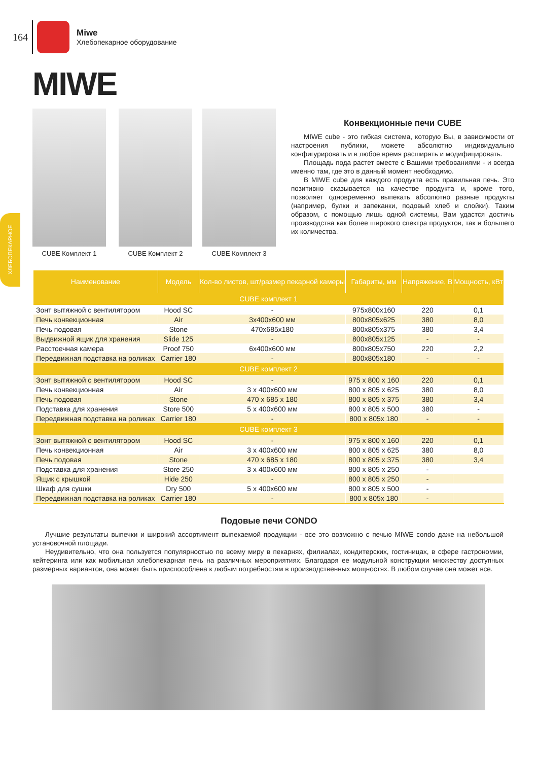164
Miwe
Хлебопекарное оборудование
MIWE
ХЛЕБОПЕКАРНОЕ
CUBE Комплект 1 CUBE Комплект 2 CUBE Комплект 3
Конвекционные печи CUBE
MIWE cube - это гибкая система, которую Вы, в зависимости от настроения публики, можете абсолютно индивидуально конфигурировать и в любое время расширять и модифицировать.
Площадь пода растет вместе с Вашими требованиями - и всегда именно там, где это в данный момент необходимо.
В MIWE cube для каждого продукта есть правильная печь. Это позитивно сказывается на качестве продукта и, кроме того, позволяет одновременно выпекать абсолютно разные продукты (например, булки и запеканки, подовый хлеб и слойки). Таким образом, с помощью лишь одной системы, Вам удастся достичь производства как более широкого спектра продуктов, так и большего их количества.
| Наименование | Модель | Кол-во листов, шт/размер пекарной камеры | Габариты, мм | Напряжение, В | Мощность, кВт |
| --- | --- | --- | --- | --- | --- |
| CUBE комплект 1 | | | | | |
| Зонт вытяжной с вентилятором | Hood SC | - | 975x800x160 | 220 | 0,1 |
| Печь конвекционная | Air | 3x400x600 мм | 800x805x625 | 380 | 8,0 |
| Печь подовая | Stone | 470x685x180 | 800x805x375 | 380 | 3,4 |
| Выдвижной ящик для хранения | Slide 125 | - | 800x805x125 | - | - |
| Расстоечная камера | Proof 750 | 6x400x600 мм | 800x805x750 | 220 | 2,2 |
| Передвижная подставка на роликах | Carrier 180 | - | 800x805x180 | - | - |
| CUBE комплект 2 | | | | | |
| Зонт вытяжной с вентилятором | Hood SC | - | 975 x 800 x 160 | 220 | 0,1 |
| Печь конвекционная | Air | 3 x 400x600 мм | 800 x 805 x 625 | 380 | 8,0 |
| Печь подовая | Stone | 470 x 685 x 180 | 800 x 805 x 375 | 380 | 3,4 |
| Подставка для хранения | Store 500 | 5 x 400x600 мм | 800 x 805 x 500 | 380 | - |
| Передвижная подставка на роликах | Carrier 180 | - | 800 x 805x 180 | - | - |
| CUBE комплект 3 | | | | | |
| Зонт вытяжной с вентилятором | Hood SC | - | 975 x 800 x 160 | 220 | 0,1 |
| Печь конвекционная | Air | 3 x 400x600 мм | 800 x 805 x 625 | 380 | 8,0 |
| Печь подовая | Stone | 470 x 685 x 180 | 800 x 805 x 375 | 380 | 3,4 |
| Подставка для хранения | Store 250 | 3 x 400x600 мм | 800 x 805 x 250 | - | |
| Ящик с крышкой | Hide 250 | - | 800 x 805 x 250 | - | |
| Шкаф для сушки | Dry 500 | 5 x 400x600 мм | 800 x 805 x 500 | - | |
| Передвижная подставка на роликах | Carrier 180 | - | 800 x 805x 180 | - | |
Подовые печи CONDO
Лучшие результаты выпечки и широкий ассортимент выпекаемой продукции - все это возможно с печью MIWE condo даже на небольшой установочной площади.
Неудивительно, что она пользуется популярностью по всему миру в пекарнях, филиалах, кондитерских, гостиницах, в сфере гастрономии, кейтеринга или как мобильная хлебопекарная печь на различных мероприятиях. Благодаря ее модульной конструкции множеству доступных размерных вариантов, она может быть приспособлена к любым потребностям в производственных мощностях. В любом случае она может все.